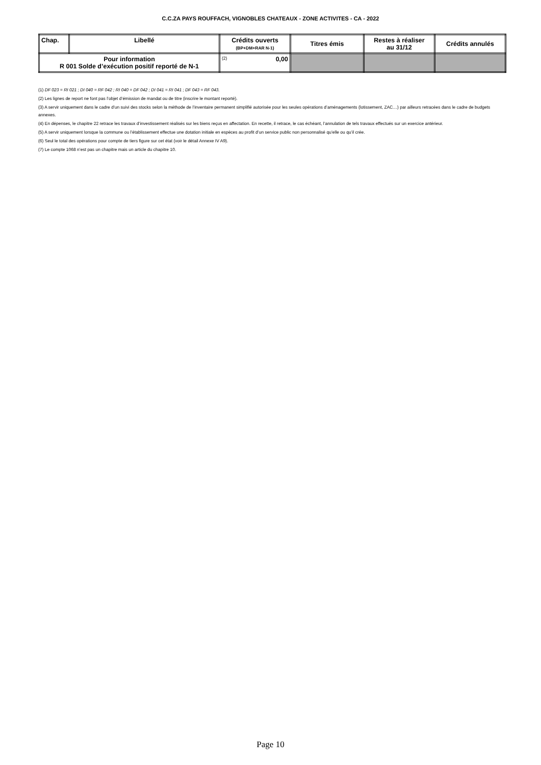C.C.ZA PAYS ROUFFACH, VIGNOBLES CHATEAUX - ZONE ACTIVITES - CA - 2022
| Chap. | Libellé | Crédits ouverts (BP+DM+RAR N-1) | Titres émis | Restes à réaliser au 31/12 | Crédits annulés |
| --- | --- | --- | --- | --- | --- |
| Pour information R 001 Solde d’exécution positif reporté de N-1 | | (2) 0,00 | | | |
(1) DF 023 = RI 021 ; DI 040 = RF 042 ; RI 040 = DF 042 ; DI 041 = RI 041 ; DF 043 = RF 043.
(2) Les lignes de report ne font pas l’objet d’émission de mandat ou de titre (inscrire le montant reporté).
(3) A servir uniquement dans le cadre d’un suivi des stocks selon la méthode de l’inventaire permanent simplifié autorisée pour les seules opérations d’aménagements (lotissement, ZAC…) par ailleurs retracées dans le cadre de budgets annexes.
(4) En dépenses, le chapitre 22 retrace les travaux d’investissement réalisés sur les biens reçus en affectation. En recette, il retrace, le cas échéant, l’annulation de tels travaux effectués sur un exercice antérieur.
(5) A servir uniquement lorsque la commune ou l’établissement effectue une dotation initiale en espèces au profit d’un service public non personnalisé qu’elle ou qu’il crée.
(6) Seul le total des opérations pour compte de tiers figure sur cet état (voir le détail Annexe IV A9).
(7) Le compte 1068 n’est pas un chapitre mais un article du chapitre 10.
Page 10